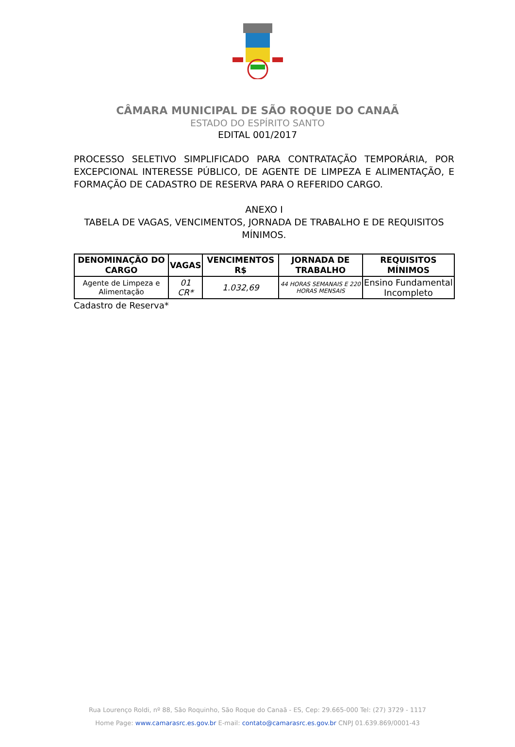CÂMARA MUNICIPAL DE SÃO ROQUE DO CANAÃ
ESTADO DO ESPÍRITO SANTO
EDITAL 001/2017
PROCESSO SELETIVO SIMPLIFICADO PARA CONTRATAÇÃO TEMPORÁRIA, POR EXCEPCIONAL INTERESSE PÚBLICO, DE AGENTE DE LIMPEZA E ALIMENTAÇÃO, E FORMAÇÃO DE CADASTRO DE RESERVA PARA O REFERIDO CARGO.
ANEXO I
TABELA DE VAGAS, VENCIMENTOS, JORNADA DE TRABALHO E DE REQUISITOS MÍNIMOS.
| DENOMINAÇÃO DO CARGO | VAGAS | VENCIMENTOS R$ | JORNADA DE TRABALHO | REQUISITOS MÍNIMOS |
| --- | --- | --- | --- | --- |
| Agente de Limpeza e Alimentação | 01 CR* | 1.032,69 | 44 HORAS SEMANAIS E 220 HORAS MENSAIS | Ensino Fundamental Incompleto |
Cadastro de Reserva*
Rua Lourenço Roldi, nº 88, São Roquinho, São Roque do Canaã - ES, Cep: 29.665-000 Tel: (27) 3729 - 1117
Home Page: www.camarasrc.es.gov.br E-mail: contato@camarasrc.es.gov.br CNPJ 01.639.869/0001-43